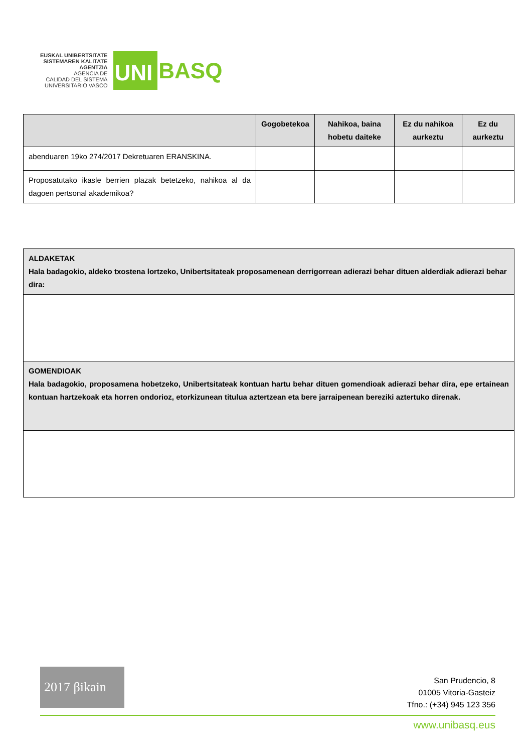EUSKAL UNIBERTSITATE
SISTEMAREN KALITATE
AGENTZIA
AGENCIA DE
CALIDAD DEL SISTEMA
UNIVERSITARIO VASCO
UNI
BASQ
| | Gogobetekoa | Nahikoa, baina hobetu daiteke | Ez du nahikoa aurkeztu | Ez du aurkeztu |
| --- | --- | --- | --- | --- |
| abenduaren 19ko 274/2017 Dekretuaren ERANSKINA. | | | | |
| Proposatutako ikasle berrien plazak betetzeko, nahikoa al da dagoen pertsonal akademikoa? | | | | |
| ALDAKETAK Hala badagokio, aldeko txostena lortzeko, Unibertsitateak proposamenean derrigorrean adierazi behar dituen alderdiak adierazi behar dira: |
| GOMENDIOAK Hala badagokio, proposamena hobetzeko, Unibertsitateak kontuan hartu behar dituen gomendioak adierazi behar dira, epe ertainean kontuan hartzekoak eta horren ondorioz, etorkizunean titulua aztertzean eta bere jarraipenean bereziki aztertuko direnak. |
2017 βikain
San Prudencio, 8
01005 Vitoria-Gasteiz
Tfno.: (+34) 945 123 356
www.unibasq.eus